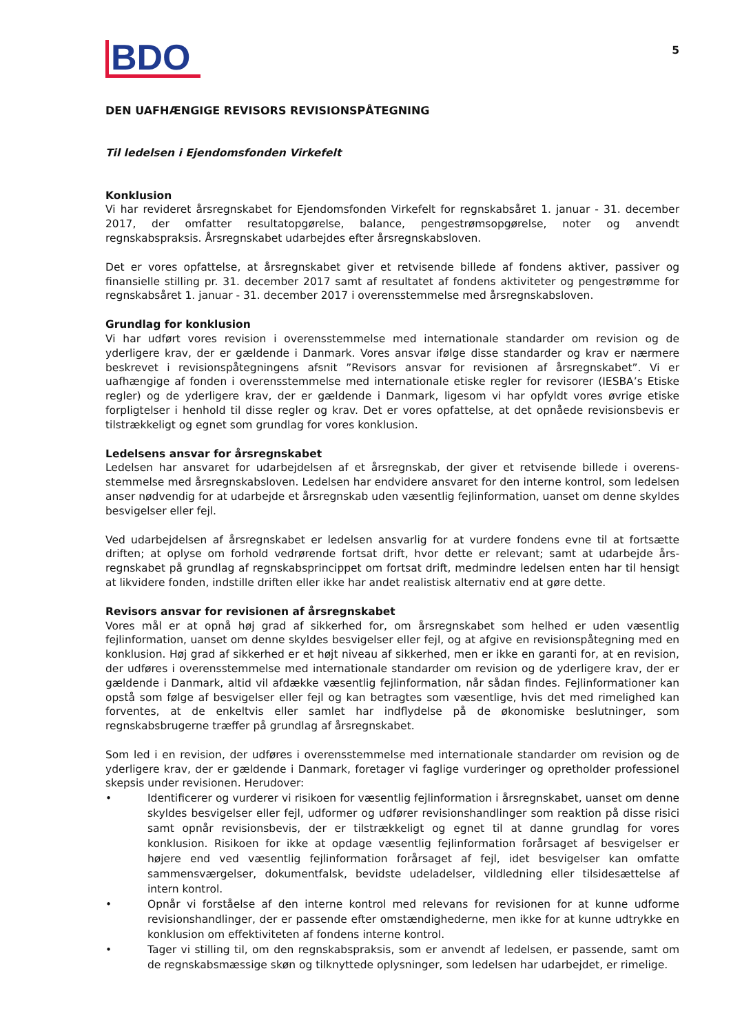BDO
5
DEN UAFHÆNGIGE REVISORS REVISIONSPÅTEGNING
Til ledelsen i Ejendomsfonden Virkefelt
Konklusion
Vi har revideret årsregnskabet for Ejendomsfonden Virkefelt for regnskabsåret 1. januar - 31. december 2017, der omfatter resultatopgørelse, balance, pengestrømsopgørelse, noter og anvendt regnskabspraksis. Årsregnskabet udarbejdes efter årsregnskabsloven.
Det er vores opfattelse, at årsregnskabet giver et retvisende billede af fondens aktiver, passiver og finansielle stilling pr. 31. december 2017 samt af resultatet af fondens aktiviteter og pengestrømme for regnskabsåret 1. januar - 31. december 2017 i overensstemmelse med årsregnskabsloven.
Grundlag for konklusion
Vi har udført vores revision i overensstemmelse med internationale standarder om revision og de yderligere krav, der er gældende i Danmark. Vores ansvar ifølge disse standarder og krav er nærmere beskrevet i revisionspåtegningens afsnit ”Revisors ansvar for revisionen af årsregnskabet”. Vi er uafhængige af fonden i overensstemmelse med internationale etiske regler for revisorer (IESBA’s Etiske regler) og de yderligere krav, der er gældende i Danmark, ligesom vi har opfyldt vores øvrige etiske forpligtelser i henhold til disse regler og krav. Det er vores opfattelse, at det opnåede revisionsbevis er tilstrækkeligt og egnet som grundlag for vores konklusion.
Ledelsens ansvar for årsregnskabet
Ledelsen har ansvaret for udarbejdelsen af et årsregnskab, der giver et retvisende billede i overens-stemmelse med årsregnskabsloven. Ledelsen har endvidere ansvaret for den interne kontrol, som ledelsen anser nødvendig for at udarbejde et årsregnskab uden væsentlig fejlinformation, uanset om denne skyldes besvigelser eller fejl.
Ved udarbejdelsen af årsregnskabet er ledelsen ansvarlig for at vurdere fondens evne til at fortsætte driften; at oplyse om forhold vedrørende fortsat drift, hvor dette er relevant; samt at udarbejde års-regnskabet på grundlag af regnskabsprincippet om fortsat drift, medmindre ledelsen enten har til hensigt at likvidere fonden, indstille driften eller ikke har andet realistisk alternativ end at gøre dette.
Revisors ansvar for revisionen af årsregnskabet
Vores mål er at opnå høj grad af sikkerhed for, om årsregnskabet som helhed er uden væsentlig fejlinformation, uanset om denne skyldes besvigelser eller fejl, og at afgive en revisionspåtegning med en konklusion. Høj grad af sikkerhed er et højt niveau af sikkerhed, men er ikke en garanti for, at en revision, der udføres i overensstemmelse med internationale standarder om revision og de yderligere krav, der er gældende i Danmark, altid vil afdække væsentlig fejlinformation, når sådan findes. Fejlinformationer kan opstå som følge af besvigelser eller fejl og kan betragtes som væsentlige, hvis det med rimelighed kan forventes, at de enkeltvis eller samlet har indflydelse på de økonomiske beslutninger, som regnskabsbrugerne træffer på grundlag af årsregnskabet.
Som led i en revision, der udføres i overensstemmelse med internationale standarder om revision og de yderligere krav, der er gældende i Danmark, foretager vi faglige vurderinger og opretholder professionel skepsis under revisionen. Herudover:
• Identificerer og vurderer vi risikoen for væsentlig fejlinformation i årsregnskabet, uanset om denne skyldes besvigelser eller fejl, udformer og udfører revisionshandlinger som reaktion på disse risici samt opnår revisionsbevis, der er tilstrækkeligt og egnet til at danne grundlag for vores konklusion. Risikoen for ikke at opdage væsentlig fejlinformation forårsaget af besvigelser er højere end ved væsentlig fejlinformation forårsaget af fejl, idet besvigelser kan omfatte sammensværgelser, dokumentfalsk, bevidste udeladelser, vildledning eller tilsidesættelse af intern kontrol.
• Opnår vi forståelse af den interne kontrol med relevans for revisionen for at kunne udforme revisionshandlinger, der er passende efter omstændighederne, men ikke for at kunne udtrykke en konklusion om effektiviteten af fondens interne kontrol.
• Tager vi stilling til, om den regnskabspraksis, som er anvendt af ledelsen, er passende, samt om de regnskabsmæssige skøn og tilknyttede oplysninger, som ledelsen har udarbejdet, er rimelige.